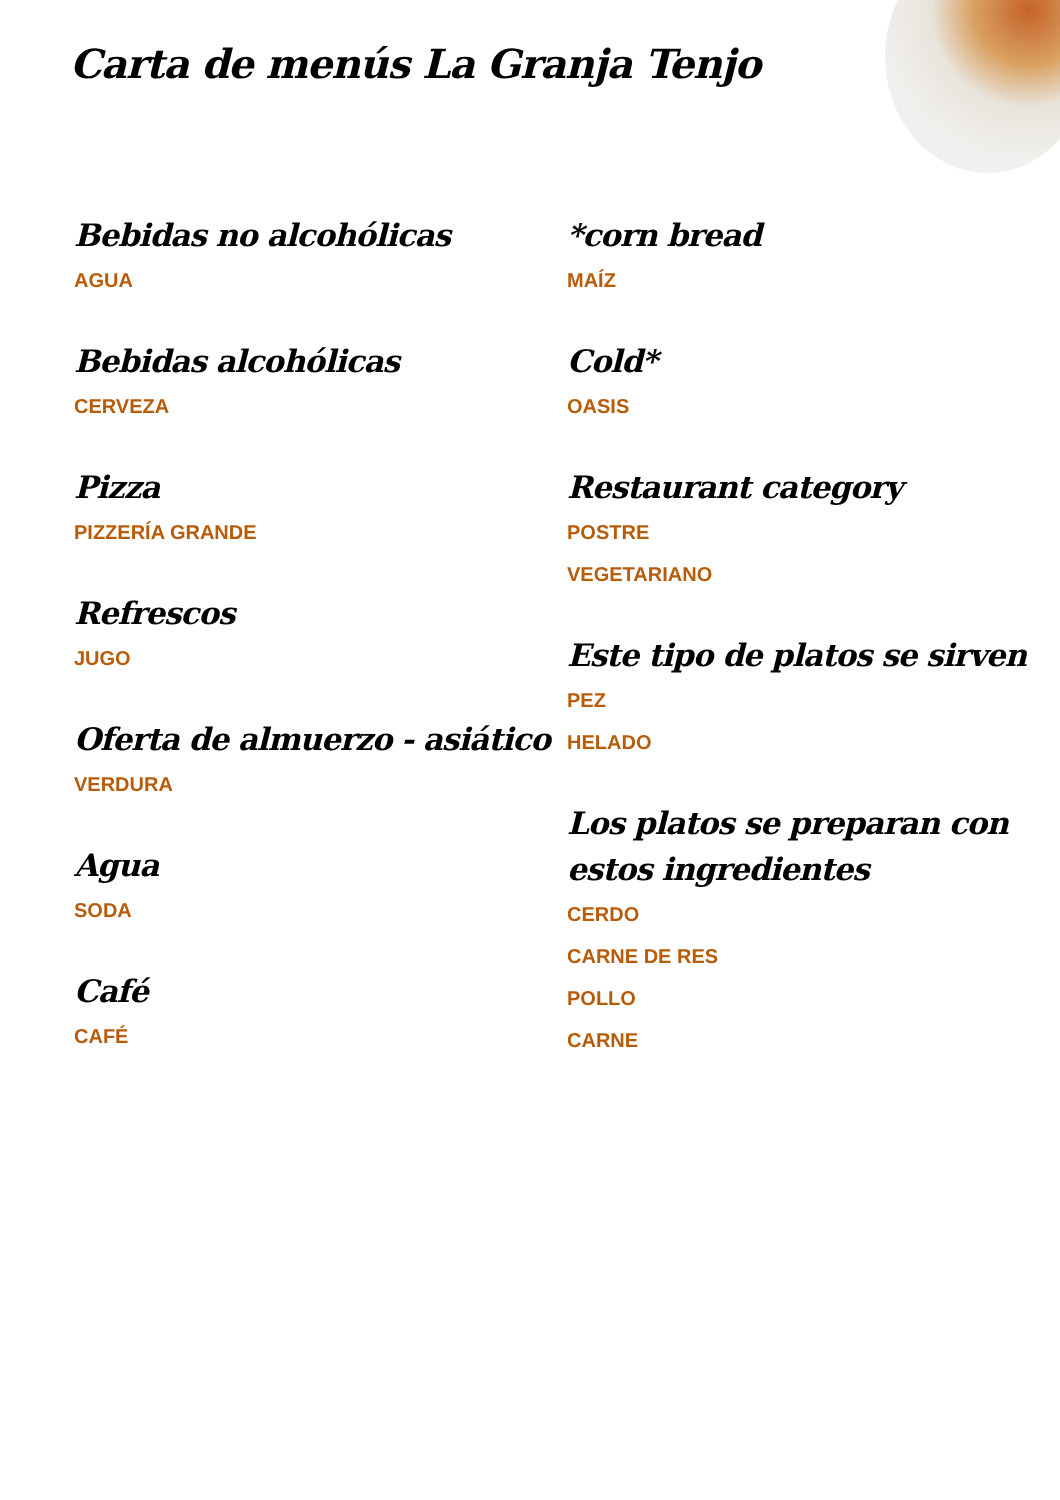Carta de menús La Granja Tenjo
Bebidas no alcohólicas
AGUA
Bebidas alcohólicas
CERVEZA
Pizza
PIZZERÍA GRANDE
Refrescos
JUGO
Oferta de almuerzo - asiático
VERDURA
Agua
SODA
Café
CAFÉ
*corn bread
MAÍZ
Cold*
OASIS
Restaurant category
POSTRE
VEGETARIANO
Este tipo de platos se sirven
PEZ
HELADO
Los platos se preparan con estos ingredientes
CERDO
CARNE DE RES
POLLO
CARNE